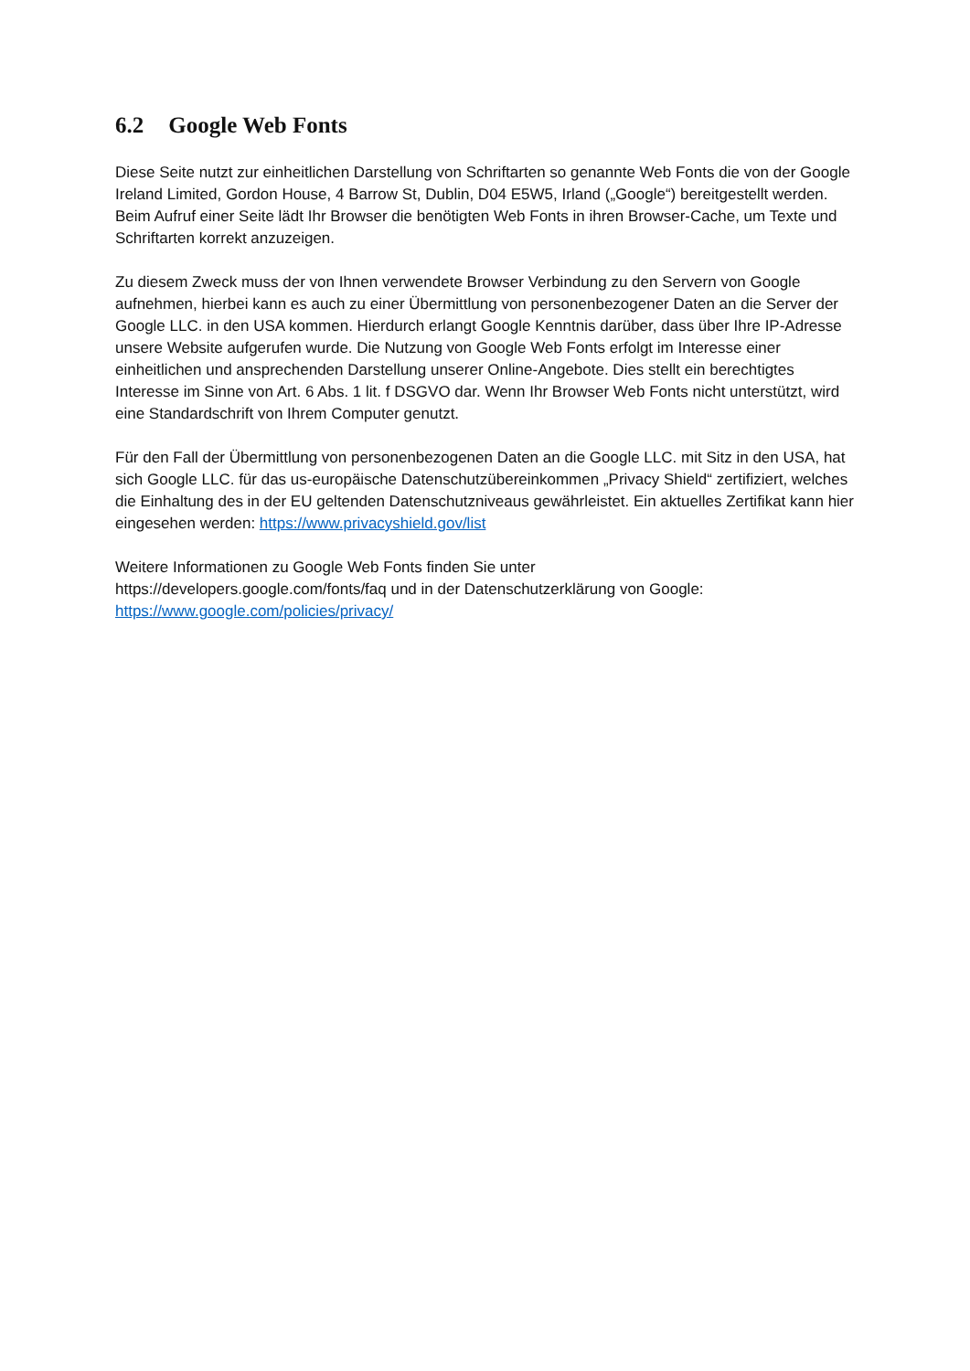6.2 Google Web Fonts
Diese Seite nutzt zur einheitlichen Darstellung von Schriftarten so genannte Web Fonts die von der Google Ireland Limited, Gordon House, 4 Barrow St, Dublin, D04 E5W5, Irland („Google“) bereitgestellt werden. Beim Aufruf einer Seite lädt Ihr Browser die benötigten Web Fonts in ihren Browser-Cache, um Texte und Schriftarten korrekt anzuzeigen.
Zu diesem Zweck muss der von Ihnen verwendete Browser Verbindung zu den Servern von Google aufnehmen, hierbei kann es auch zu einer Übermittlung von personenbezogener Daten an die Server der Google LLC. in den USA kommen. Hierdurch erlangt Google Kenntnis darüber, dass über Ihre IP-Adresse unsere Website aufgerufen wurde. Die Nutzung von Google Web Fonts erfolgt im Interesse einer einheitlichen und ansprechenden Darstellung unserer Online-Angebote. Dies stellt ein berechtigtes Interesse im Sinne von Art. 6 Abs. 1 lit. f DSGVO dar. Wenn Ihr Browser Web Fonts nicht unterstützt, wird eine Standardschrift von Ihrem Computer genutzt.
Für den Fall der Übermittlung von personenbezogenen Daten an die Google LLC. mit Sitz in den USA, hat sich Google LLC. für das us-europäische Datenschutzübereinkommen „Privacy Shield“ zertifiziert, welches die Einhaltung des in der EU geltenden Datenschutzniveaus gewährleistet. Ein aktuelles Zertifikat kann hier eingesehen werden: https://www.privacyshield.gov/list
Weitere Informationen zu Google Web Fonts finden Sie unter
https://developers.google.com/fonts/faq und in der Datenschutzerklärung von Google:
https://www.google.com/policies/privacy/